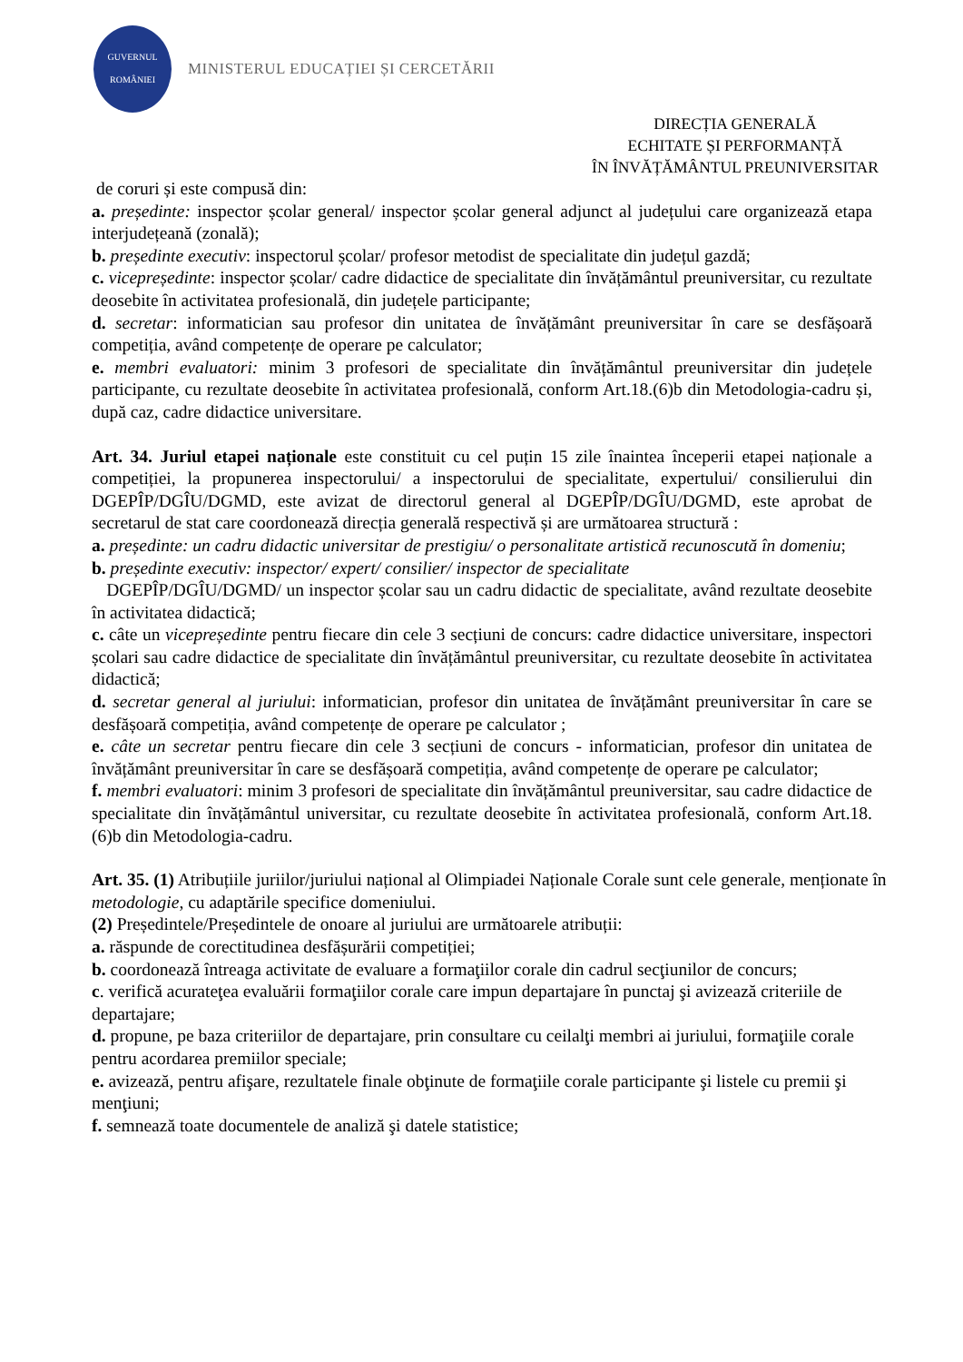GUVERNUL
ROMÂNIEI
MINISTERUL EDUCAȚIEI ȘI CERCETĂRII
DIRECȚIA GENERALĂ
ECHITATE ȘI PERFORMANȚĂ
ÎN ÎNVĂȚĂMÂNTUL PREUNIVERSITAR
de coruri și este compusă din:
a. președinte: inspector școlar general/ inspector școlar general adjunct al județului care organizează etapa interjudețeană (zonală);
b. președinte executiv: inspectorul școlar/ profesor metodist de specialitate din județul gazdă;
c. vicepreședinte: inspector școlar/ cadre didactice de specialitate din învățământul preuniversitar, cu rezultate deosebite în activitatea profesională, din județele participante;
d. secretar: informatician sau profesor din unitatea de învățământ preuniversitar în care se desfășoară competiția, având competențe de operare pe calculator;
e. membri evaluatori: minim 3 profesori de specialitate din învățământul preuniversitar din județele participante, cu rezultate deosebite în activitatea profesională, conform Art.18.(6)b din Metodologia-cadru și, după caz, cadre didactice universitare.
Art. 34. Juriul etapei naționale este constituit cu cel puțin 15 zile înaintea începerii etapei naționale a competiției, la propunerea inspectorului/ a inspectorului de specialitate, expertului/ consilierului din DGEPÎP/DGÎU/DGMD, este avizat de directorul general al DGEPÎP/DGÎU/DGMD, este aprobat de secretarul de stat care coordonează direcția generală respectivă și are următoarea structură :
a. președinte: un cadru didactic universitar de prestigiu/ o personalitate artistică recunoscută în domeniu;
b. președinte executiv: inspector/ expert/ consilier/ inspector de specialitate
DGEPÎP/DGÎU/DGMD/ un inspector școlar sau un cadru didactic de specialitate, având rezultate deosebite în activitatea didactică;
c. câte un vicepreședinte pentru fiecare din cele 3 secțiuni de concurs: cadre didactice universitare, inspectori școlari sau cadre didactice de specialitate din învățământul preuniversitar, cu rezultate deosebite în activitatea didactică;
d. secretar general al juriului: informatician, profesor din unitatea de învățământ preuniversitar în care se desfășoară competiția, având competențe de operare pe calculator ;
e. câte un secretar pentru fiecare din cele 3 secțiuni de concurs - informatician, profesor din unitatea de învățământ preuniversitar în care se desfășoară competiția, având competențe de operare pe calculator;
f. membri evaluatori: minim 3 profesori de specialitate din învățământul preuniversitar, sau cadre didactice de specialitate din învățământul universitar, cu rezultate deosebite în activitatea profesională, conform Art.18.(6)b din Metodologia-cadru.
Art. 35. (1) Atribuțiile juriilor/juriului național al Olimpiadei Naționale Corale sunt cele generale, menționate în metodologie, cu adaptările specifice domeniului.
(2) Președintele/Președintele de onoare al juriului are următoarele atribuții:
a. răspunde de corectitudinea desfășurării competiției;
b. coordonează întreaga activitate de evaluare a formaţiilor corale din cadrul secţiunilor de concurs;
c. verifică acurateţea evaluării formaţiilor corale care impun departajare în punctaj şi avizează criteriile de departajare;
d. propune, pe baza criteriilor de departajare, prin consultare cu ceilalţi membri ai juriului, formaţiile corale pentru acordarea premiilor speciale;
e. avizează, pentru afişare, rezultatele finale obţinute de formaţiile corale participante şi listele cu premii şi menţiuni;
f. semnează toate documentele de analiză şi datele statistice;